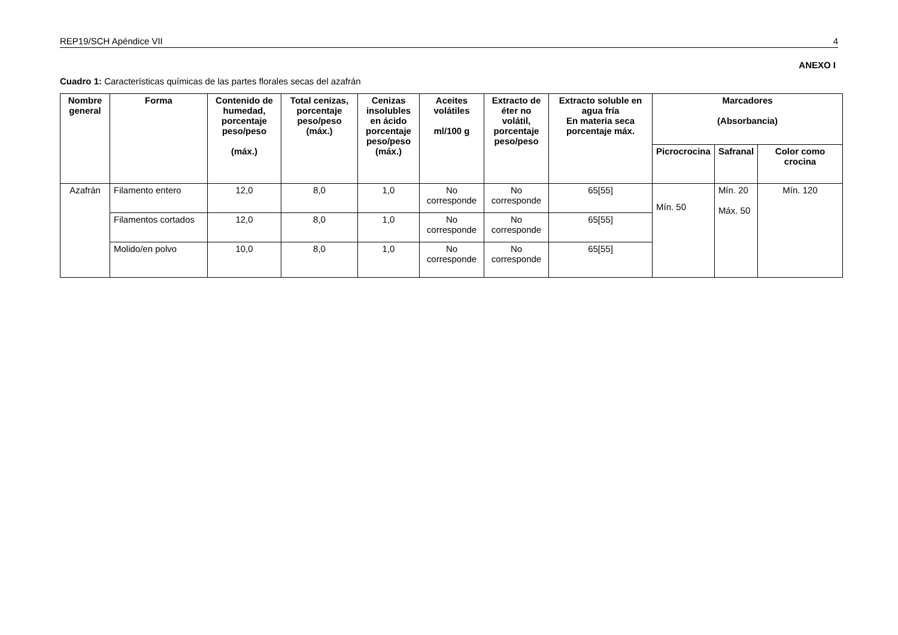REP19/SCH Apéndice VII 4
ANEXO I
Cuadro 1: Características químicas de las partes florales secas del azafrán
| Nombre general | Forma | Contenido de humedad, porcentaje peso/peso (máx.) | Total cenizas, porcentaje peso/peso (máx.) | Cenizas insolubles en ácido porcentaje peso/peso (máx.) | Aceites volátiles ml/100 g | Extracto de éter no volátil, porcentaje peso/peso | Extracto soluble en agua fría En materia seca porcentaje máx. | Marcadores (Absorbancia) | | |
| --- | --- | --- | --- | --- | --- | --- | --- | --- | --- | --- |
| | | | | | | | | Picrocrocina | Safranal | Color como crocina |
| Azafrán | Filamento entero | 12,0 | 8,0 | 1,0 | No corresponde | No corresponde | 65[55] | Mín. 50 | Mín. 20 Máx. 50 | Mín. 120 |
| | Filamentos cortados | 12,0 | 8,0 | 1,0 | No corresponde | No corresponde | 65[55] | | | |
| | Molido/en polvo | 10,0 | 8,0 | 1,0 | No corresponde | No corresponde | 65[55] | | | |